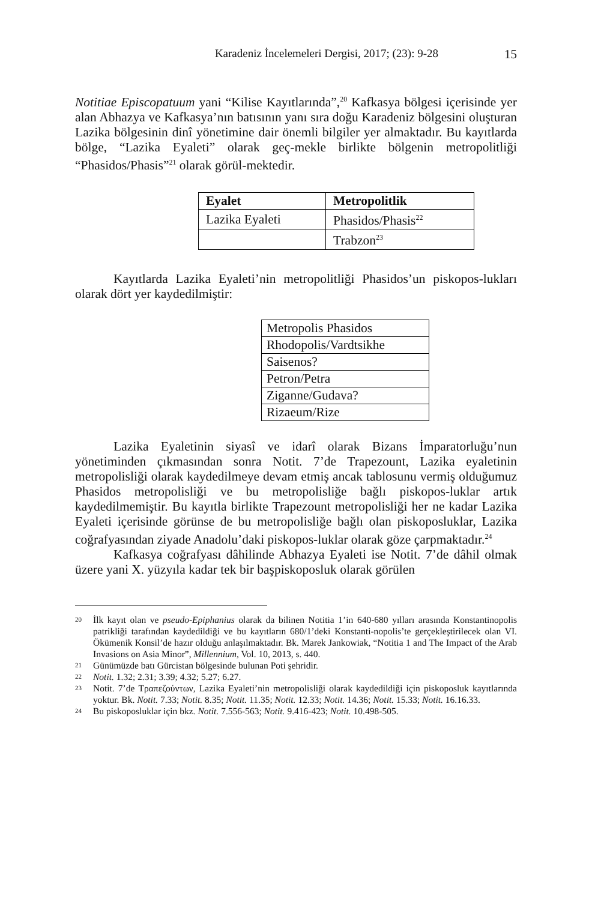Karadeniz İncelemeleri Dergisi, 2017; (23): 9-28 15
Notitiae Episcopatuum yani “Kilise Kayıtlarında”,<sup>20</sup> Kafkasya bölgesi içerisinde yer alan Abhazya ve Kafkasya’nın batısının yanı sıra doğu Karadeniz bölgesini oluşturan Lazika bölgesinin dinî yönetimine dair önemli bilgiler yer almaktadır. Bu kayıtlarda bölge, “Lazika Eyaleti” olarak geç-mekle birlikte bölgenin metropolitliği “Phasidos/Phasis”<sup>21</sup> olarak görül-mektedir.
| Eyalet | Metropolitlik |
| --- | --- |
| Lazika Eyaleti | Phasidos/Phasis<sup>22</sup> |
| | Trabzon<sup>23</sup> |
Kayıtlarda Lazika Eyaleti’nin metropolitliği Phasidos’un piskopos-lukları olarak dört yer kaydedilmiştir:
| Metropolis Phasidos |
| Rhodopolis/Vardtsikhe |
| Saisenos? |
| Petron/Petra |
| Ziganne/Gudava? |
| Rizaeum/Rize |
Lazika Eyaletinin siyasî ve idarî olarak Bizans İmparatorluğu’nun yönetiminden çıkmasından sonra Notit. 7’de Trapezount, Lazika eyaletinin metropolisliği olarak kaydedilmeye devam etmiş ancak tablosunu vermiş olduğumuz Phasidos metropolisliği ve bu metropolisliğe bağlı piskopos-luklar artık kaydedilmemiştir. Bu kayıtla birlikte Trapezount metropolisliği her ne kadar Lazika Eyaleti içerisinde görünse de bu metropolisliğe bağlı olan piskoposluklar, Lazika coğrafyasından ziyade Anadolu’daki piskopos-luklar olarak göze çarpmaktadır.<sup>24</sup>
Kafkasya coğrafyası dâhilinde Abhazya Eyaleti ise Notit. 7’de dâhil olmak üzere yani X. yüzyıla kadar tek bir başpiskoposluk olarak görülen
20 İlk kayıt olan ve pseudo-Epiphanius olarak da bilinen Notitia 1’in 640-680 yılları arasında Konstantinopolis patrikliği tarafından kaydedildiği ve bu kayıtların 680/1’deki Konstanti-nopolis’te gerçekleştirilecek olan VI. Ökümenik Konsil’de hazır olduğu anlaşılmaktadır. Bk. Marek Jankowiak, “Notitia 1 and The Impact of the Arab Invasions on Asia Minor”, Millennium, Vol. 10, 2013, s. 440.
21 Günümüzde batı Gürcistan bölgesinde bulunan Poti şehridir.
22 Notit. 1.32; 2.31; 3.39; 4.32; 5.27; 6.27.
23 Notit. 7’de Τραπεζούντων, Lazika Eyaleti’nin metropolisliği olarak kaydedildiği için piskoposluk kayıtlarında yoktur. Bk. Notit. 7.33; Notit. 8.35; Notit. 11.35; Notit. 12.33; Notit. 14.36; Notit. 15.33; Notit. 16.16.33.
24 Bu piskoposluklar için bkz. Notit. 7.556-563; Notit. 9.416-423; Notit. 10.498-505.